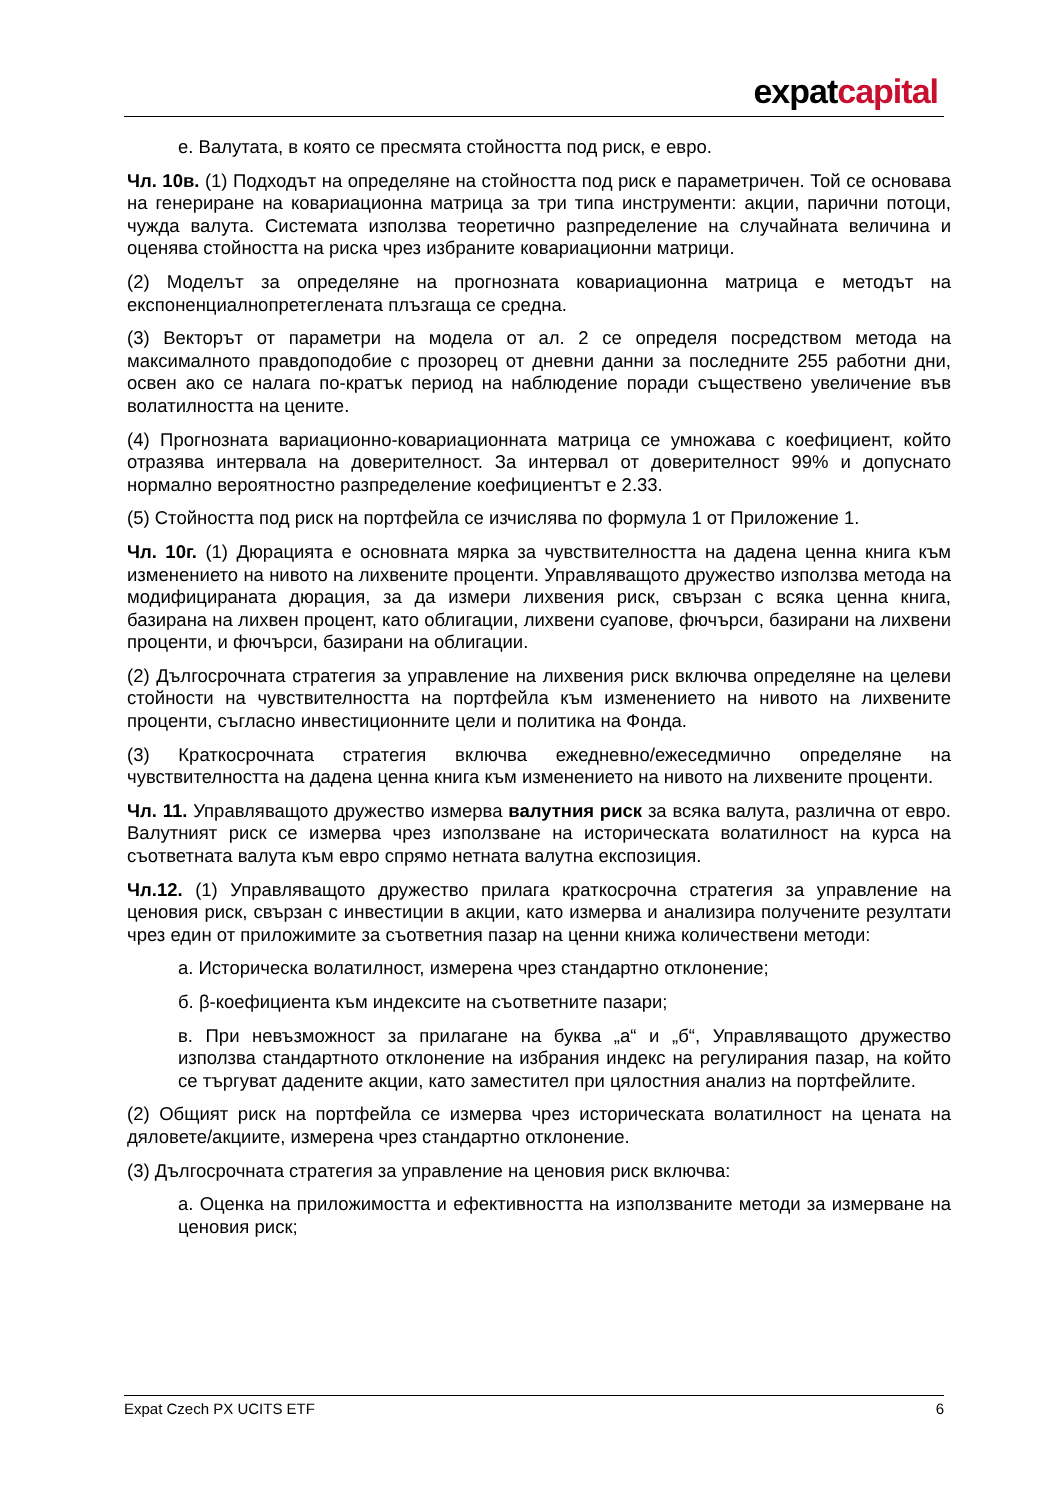expatcapital
е. Валутата, в която се пресмята стойността под риск, е евро.
Чл. 10в. (1) Подходът на определяне на стойността под риск е параметричен. Той се основава на генериране на ковариационна матрица за три типа инструменти: акции, парични потоци, чужда валута. Системата използва теоретично разпределение на случайната величина и оценява стойността на риска чрез избраните ковариационни матрици.
(2) Моделът за определяне на прогнозната ковариационна матрица е методът на експоненциалнопретеглената плъзгаща се средна.
(3) Векторът от параметри на модела от ал. 2 се определя посредством метода на максималното правдоподобие с прозорец от дневни данни за последните 255 работни дни, освен ако се налага по-кратък период на наблюдение поради съществено увеличение във волатилността на цените.
(4) Прогнозната вариационно-ковариационната матрица се умножава с коефициент, който отразява интервала на доверителност. За интервал от доверителност 99% и допуснато нормално вероятностно разпределение коефициентът е 2.33.
(5) Стойността под риск на портфейла се изчислява по формула 1 от Приложение 1.
Чл. 10г. (1) Дюрацията е основната мярка за чувствителността на дадена ценна книга към изменението на нивото на лихвените проценти. Управляващото дружество използва метода на модифицираната дюрация, за да измери лихвения риск, свързан с всяка ценна книга, базирана на лихвен процент, като облигации, лихвени суапове, фючърси, базирани на лихвени проценти, и фючърси, базирани на облигации.
(2) Дългосрочната стратегия за управление на лихвения риск включва определяне на целеви стойности на чувствителността на портфейла към изменението на нивото на лихвените проценти, съгласно инвестиционните цели и политика на Фонда.
(3) Краткосрочната стратегия включва ежедневно/ежеседмично определяне на чувствителността на дадена ценна книга към изменението на нивото на лихвените проценти.
Чл. 11. Управляващото дружество измерва валутния риск за всяка валута, различна от евро. Валутният риск се измерва чрез използване на историческата волатилност на курса на съответната валута към евро спрямо нетната валутна експозиция.
Чл.12. (1) Управляващото дружество прилага краткосрочна стратегия за управление на ценовия риск, свързан с инвестиции в акции, като измерва и анализира получените резултати чрез един от приложимите за съответния пазар на ценни книжа количествени методи:
а. Историческа волатилност, измерена чрез стандартно отклонение;
б. β-коефициента към индексите на съответните пазари;
в. При невъзможност за прилагане на буква „а“ и „б“, Управляващото дружество използва стандартното отклонение на избрания индекс на регулирания пазар, на който се търгуват дадените акции, като заместител при цялостния анализ на портфейлите.
(2) Общият риск на портфейла се измерва чрез историческата волатилност на цената на дяловете/акциите, измерена чрез стандартно отклонение.
(3) Дългосрочната стратегия за управление на ценовия риск включва:
а. Оценка на приложимостта и ефективността на използваните методи за измерване на ценовия риск;
Expat Czech PX UCITS ETF 6